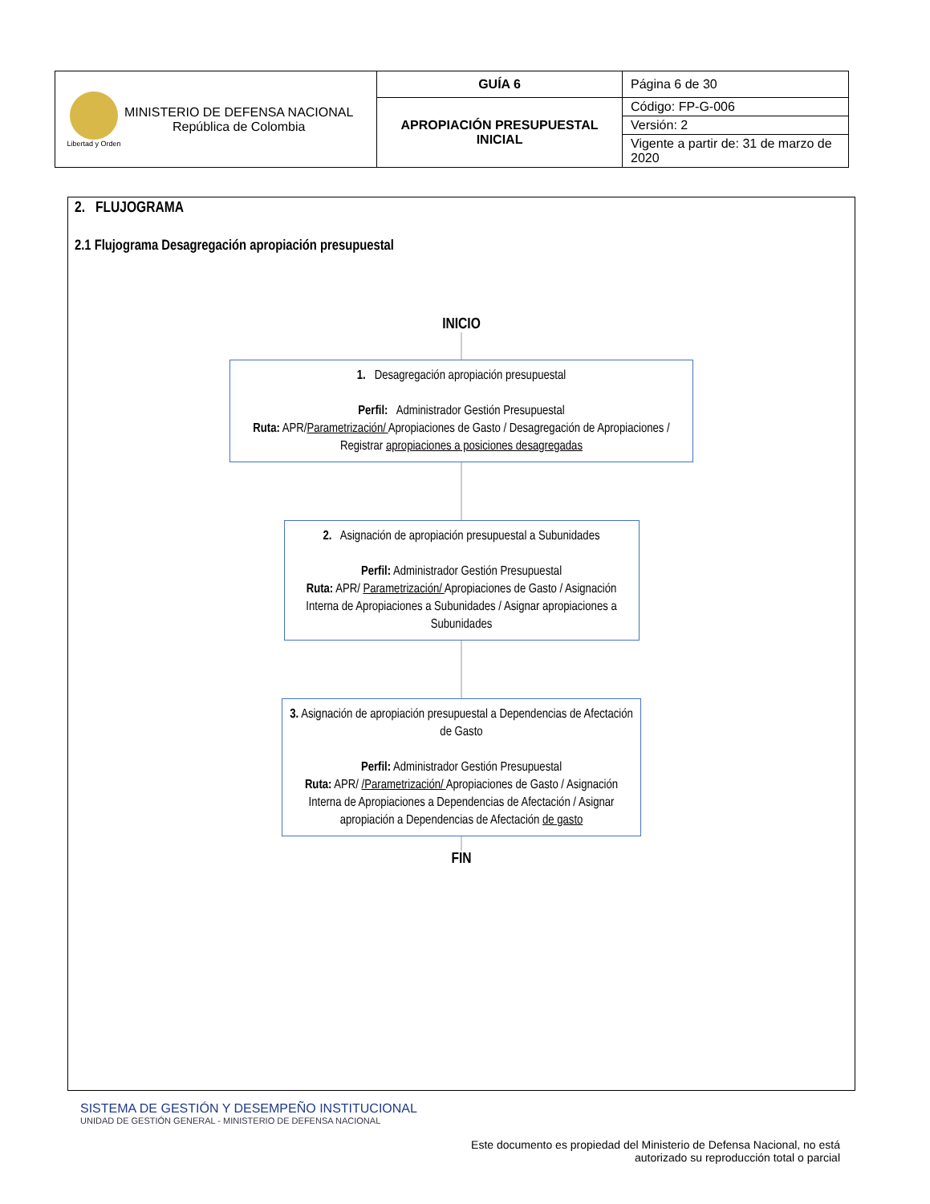| Libertad y Orden MINISTERIO DE DEFENSA NACIONAL República de Colombia | GUÍA 6 | Página 6 de 30 |
| | APROPIACIÓN PRESUPUESTAL INICIAL | Código: FP-G-006 |
| | | Versión: 2 |
| | | Vigente a partir de: 31 de marzo de 2020 |
2. FLUJOGRAMA
2.1 Flujograma Desagregación apropiación presupuestal
INICIO
1. Desagregación apropiación presupuestal
Perfil: Administrador Gestión Presupuestal
Ruta: APR/Parametrización/ Apropiaciones de Gasto / Desagregación de Apropiaciones / Registrar apropiaciones a posiciones desagregadas
2. Asignación de apropiación presupuestal a Subunidades
Perfil: Administrador Gestión Presupuestal
Ruta: APR/ Parametrización/ Apropiaciones de Gasto / Asignación Interna de Apropiaciones a Subunidades / Asignar apropiaciones a Subunidades
3. Asignación de apropiación presupuestal a Dependencias de Afectación de Gasto
Perfil: Administrador Gestión Presupuestal
Ruta: APR/ /Parametrización/ Apropiaciones de Gasto / Asignación Interna de Apropiaciones a Dependencias de Afectación / Asignar apropiación a Dependencias de Afectación de gasto
FIN
SISTEMA DE GESTIÓN Y DESEMPEÑO INSTITUCIONAL
UNIDAD DE GESTIÓN GENERAL - MINISTERIO DE DEFENSA NACIONAL
Este documento es propiedad del Ministerio de Defensa Nacional, no está autorizado su reproducción total o parcial